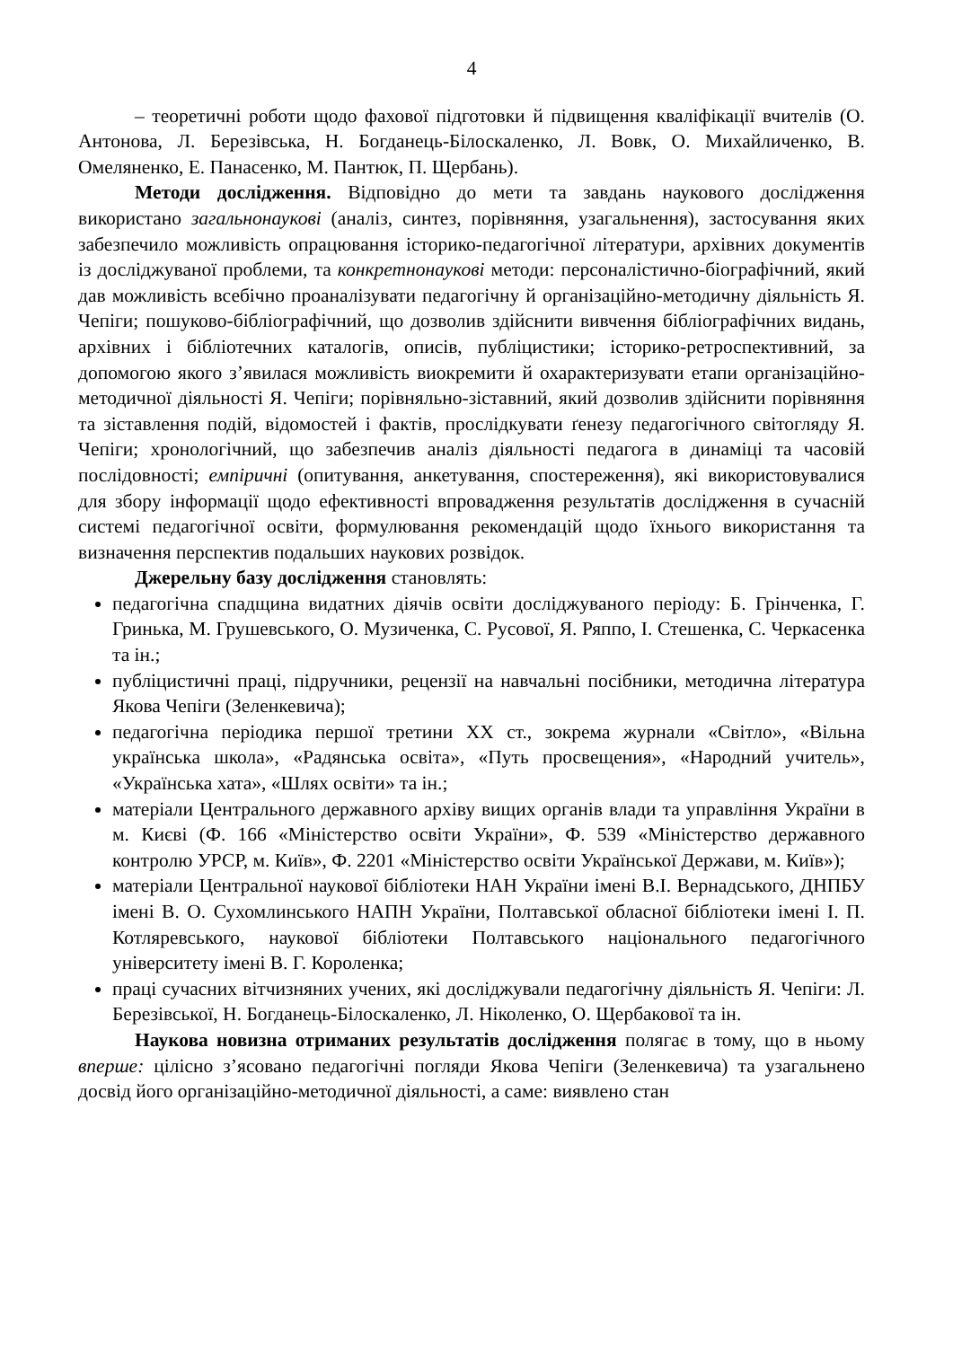4
– теоретичні роботи щодо фахової підготовки й підвищення кваліфікації вчителів (О. Антонова, Л. Березівська, Н. Богданець-Білоскаленко, Л. Вовк, О. Михайличенко, В. Омеляненко, Е. Панасенко, М. Пантюк, П. Щербань).
Методи дослідження. Відповідно до мети та завдань наукового дослідження використано загальнонаукові (аналіз, синтез, порівняння, узагальнення), застосування яких забезпечило можливість опрацювання історико-педагогічної літератури, архівних документів із досліджуваної проблеми, та конкретнонаукові методи: персоналістично-біографічний, який дав можливість всебічно проаналізувати педагогічну й організаційно-методичну діяльність Я. Чепіги; пошуково-бібліографічний, що дозволив здійснити вивчення бібліографічних видань, архівних і бібліотечних каталогів, описів, публіцистики; історико-ретроспективний, за допомогою якого з’явилася можливість виокремити й охарактеризувати етапи організаційно-методичної діяльності Я. Чепіги; порівняльно-зіставний, який дозволив здійснити порівняння та зіставлення подій, відомостей і фактів, прослідкувати ґенезу педагогічного світогляду Я. Чепіги; хронологічний, що забезпечив аналіз діяльності педагога в динаміці та часовій послідовності; емпіричні (опитування, анкетування, спостереження), які використовувалися для збору інформації щодо ефективності впровадження результатів дослідження в сучасній системі педагогічної освіти, формулювання рекомендацій щодо їхнього використання та визначення перспектив подальших наукових розвідок.
Джерельну базу дослідження становлять:
педагогічна спадщина видатних діячів освіти досліджуваного періоду: Б. Грінченка, Г. Гринька, М. Грушевського, О. Музиченка, С. Русової, Я. Ряппо, І. Стешенка, С. Черкасенка та ін.;
публіцистичні праці, підручники, рецензії на навчальні посібники, методична література Якова Чепіги (Зеленкевича);
педагогічна періодика першої третини ХХ ст., зокрема журнали «Світло», «Вільна українська школа», «Радянська освіта», «Путь просвещения», «Народний учитель», «Українська хата», «Шлях освіти» та ін.;
матеріали Центрального державного архіву вищих органів влади та управління України в м. Києві (Ф. 166 «Міністерство освіти України», Ф. 539 «Міністерство державного контролю УРСР, м. Київ», Ф. 2201 «Міністерство освіти Української Держави, м. Київ»);
матеріали Центральної наукової бібліотеки НАН України імені В.І. Вернадського, ДНПБУ імені В. О. Сухомлинського НАПН України, Полтавської обласної бібліотеки імені І. П. Котляревського, наукової бібліотеки Полтавського національного педагогічного університету імені В. Г. Короленка;
праці сучасних вітчизняних учених, які досліджували педагогічну діяльність Я. Чепіги: Л. Березівської, Н. Богданець-Білоскаленко, Л. Ніколенко, О. Щербакової та ін.
Наукова новизна отриманих результатів дослідження полягає в тому, що в ньому вперше: цілісно з’ясовано педагогічні погляди Якова Чепіги (Зеленкевича) та узагальнено досвід його організаційно-методичної діяльності, а саме: виявлено стан